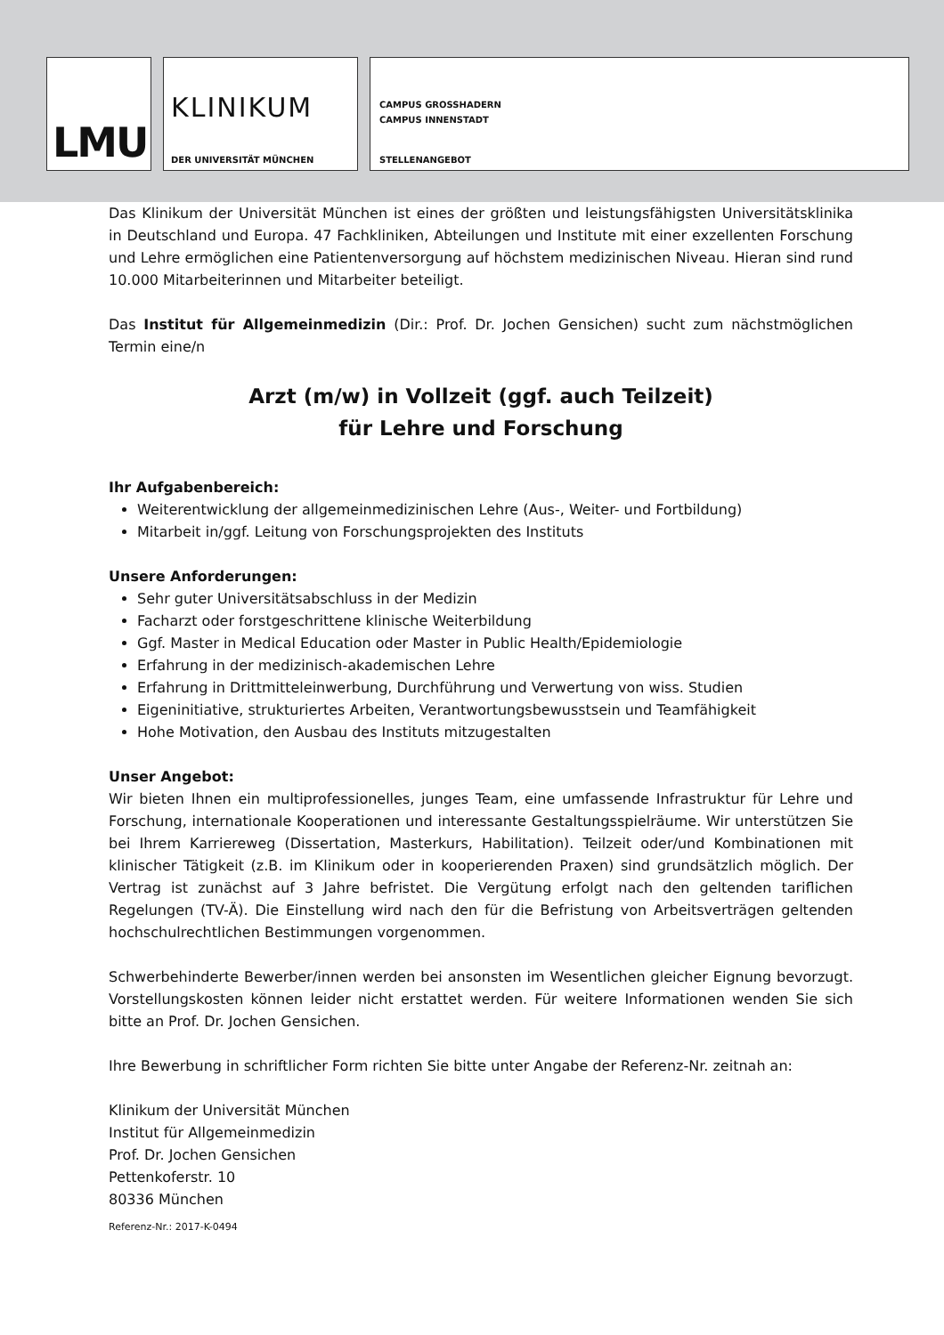LMU
KLINIKUM
DER UNIVERSITÄT MÜNCHEN
CAMPUS GROSSHADERN
CAMPUS INNENSTADT
STELLENANGEBOT
Das Klinikum der Universität München ist eines der größten und leistungsfähigsten Universitätsklinika in Deutschland und Europa. 47 Fachkliniken, Abteilungen und Institute mit einer exzellenten Forschung und Lehre ermöglichen eine Patientenversorgung auf höchstem medizinischen Niveau. Hieran sind rund 10.000 Mitarbeiterinnen und Mitarbeiter beteiligt.
Das Institut für Allgemeinmedizin (Dir.: Prof. Dr. Jochen Gensichen) sucht zum nächstmöglichen Termin eine/n
Arzt (m/w) in Vollzeit (ggf. auch Teilzeit)
für Lehre und Forschung
Ihr Aufgabenbereich:
Weiterentwicklung der allgemeinmedizinischen Lehre (Aus-, Weiter- und Fortbildung)
Mitarbeit in/ggf. Leitung von Forschungsprojekten des Instituts
Unsere Anforderungen:
Sehr guter Universitätsabschluss in der Medizin
Facharzt oder forstgeschrittene klinische Weiterbildung
Ggf. Master in Medical Education oder Master in Public Health/Epidemiologie
Erfahrung in der medizinisch-akademischen Lehre
Erfahrung in Drittmitteleinwerbung, Durchführung und Verwertung von wiss. Studien
Eigeninitiative, strukturiertes Arbeiten, Verantwortungsbewusstsein und Teamfähigkeit
Hohe Motivation, den Ausbau des Instituts mitzugestalten
Unser Angebot:
Wir bieten Ihnen ein multiprofessionelles, junges Team, eine umfassende Infrastruktur für Lehre und Forschung, internationale Kooperationen und interessante Gestaltungsspielräume. Wir unterstützen Sie bei Ihrem Karriereweg (Dissertation, Masterkurs, Habilitation). Teilzeit oder/und Kombinationen mit klinischer Tätigkeit (z.B. im Klinikum oder in kooperierenden Praxen) sind grundsätzlich möglich. Der Vertrag ist zunächst auf 3 Jahre befristet. Die Vergütung erfolgt nach den geltenden tariflichen Regelungen (TV-Ä). Die Einstellung wird nach den für die Befristung von Arbeitsverträgen geltenden hochschulrechtlichen Bestimmungen vorgenommen.
Schwerbehinderte Bewerber/innen werden bei ansonsten im Wesentlichen gleicher Eignung bevorzugt. Vorstellungskosten können leider nicht erstattet werden. Für weitere Informationen wenden Sie sich bitte an Prof. Dr. Jochen Gensichen.
Ihre Bewerbung in schriftlicher Form richten Sie bitte unter Angabe der Referenz-Nr. zeitnah an:
Klinikum der Universität München
Institut für Allgemeinmedizin
Prof. Dr. Jochen Gensichen
Pettenkoferstr. 10
80336 München
Referenz-Nr.: 2017-K-0494